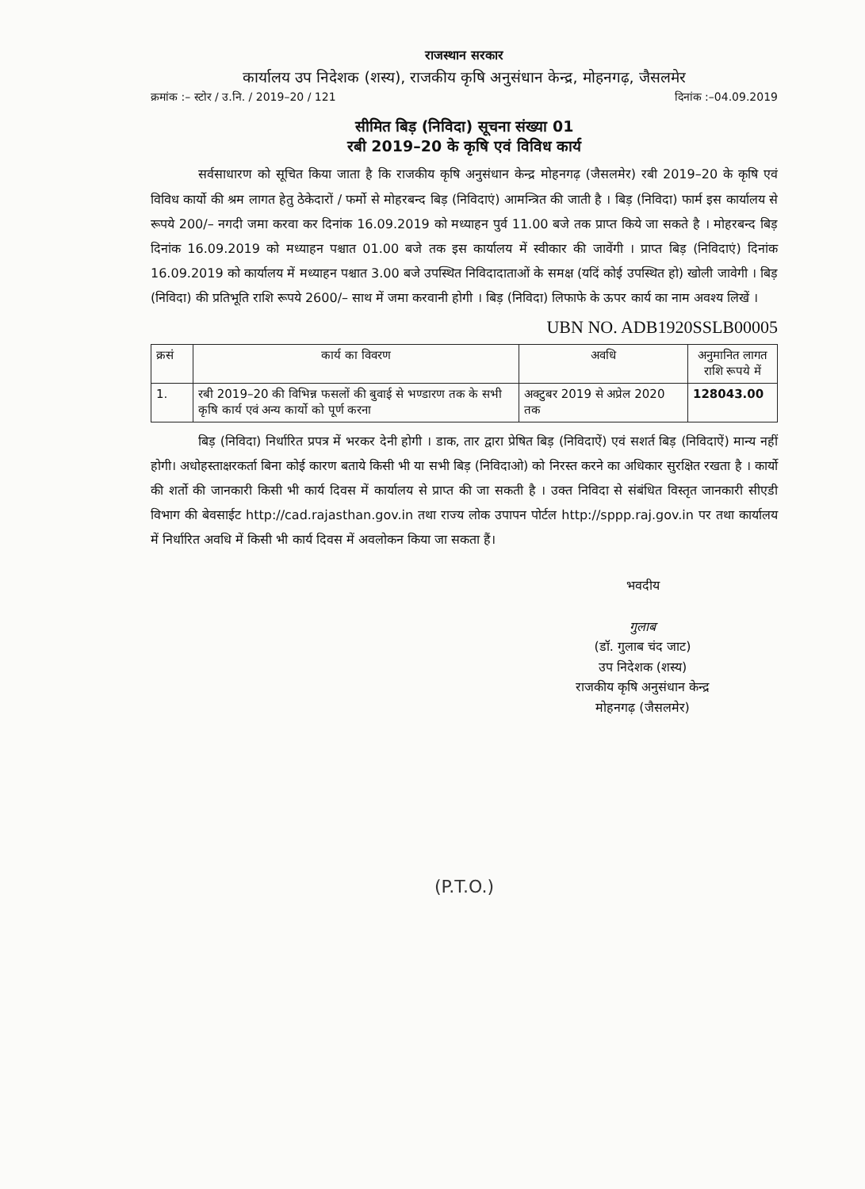राजस्थान सरकार
कार्यालय उप निदेशक (शस्य), राजकीय कृषि अनुसंधान केन्द्र, मोहनगढ़, जैसलमेर
क्रमांक :– स्टोर / उ.नि. / 2019–20 / 121 दिनांक :–04.09.2019
सीमित बिड़ (निविदा) सूचना संख्या 01
रबी 2019–20 के कृषि एवं विविध कार्य
सर्वसाधारण को सूचित किया जाता है कि राजकीय कृषि अनुसंधान केन्द्र मोहनगढ़ (जैसलमेर) रबी 2019–20 के कृषि एवं विविध कार्यो की श्रम लागत हेतु ठेकेदारों / फर्मो से मोहरबन्द बिड़ (निविदाएं) आमन्त्रित की जाती है । बिड़ (निविदा) फार्म इस कार्यालय से रूपये 200/– नगदी जमा करवा कर दिनांक 16.09.2019 को मध्याहन पुर्व 11.00 बजे तक प्राप्त किये जा सकते है । मोहरबन्द बिड़ दिनांक 16.09.2019 को मध्याहन पश्चात 01.00 बजे तक इस कार्यालय में स्वीकार की जावेंगी । प्राप्त बिड़ (निविदाएं) दिनांक 16.09.2019 को कार्यालय में मध्याहन पश्चात 3.00 बजे उपस्थित निविदादाताओं के समक्ष (यदिं कोई उपस्थित हो) खोली जावेगी । बिड़ (निविदा) की प्रतिभूति राशि रूपये 2600/– साथ में जमा करवानी होगी । बिड़ (निविदा) लिफाफे के ऊपर कार्य का नाम अवश्य लिखें ।
UBN NO. ADB1920SSLB00005
| क्रसं | कार्य का विवरण | अवधि | अनुमानित लागत राशि रूपये में |
| --- | --- | --- | --- |
| 1. | रबी 2019–20 की विभिन्न फसलों की बुवाई से भण्डारण तक के सभी कृषि कार्य एवं अन्य कार्यो को पूर्ण करना | अक्टुबर 2019 से अप्रेल 2020 तक | 128043.00 |
बिड़ (निविदा) निर्धारित प्रपत्र में भरकर देनी होगी । डाक, तार द्वारा प्रेषित बिड़ (निविदाऐं) एवं सशर्त बिड़ (निविदाऐं) मान्य नहीं होगी। अधोहस्ताक्षरकर्ता बिना कोई कारण बताये किसी भी या सभी बिड़ (निविदाओ) को निरस्त करने का अधिकार सुरक्षित रखता है । कार्यो की शर्तो की जानकारी किसी भी कार्य दिवस में कार्यालय से प्राप्त की जा सकती है । उक्त निविदा से संबंधित विस्तृत जानकारी सीएडी विभाग की बेवसाईट http://cad.rajasthan.gov.in तथा राज्य लोक उपापन पोर्टल http://sppp.raj.gov.in पर तथा कार्यालय में निर्धारित अवधि में किसी भी कार्य दिवस में अवलोकन किया जा सकता हैं।
भवदीय
गुलाब
(डॉ. गुलाब चंद जाट)
उप निदेशक (शस्य)
राजकीय कृषि अनुसंधान केन्द्र
मोहनगढ़ (जैसलमेर)
(P.T.O.)